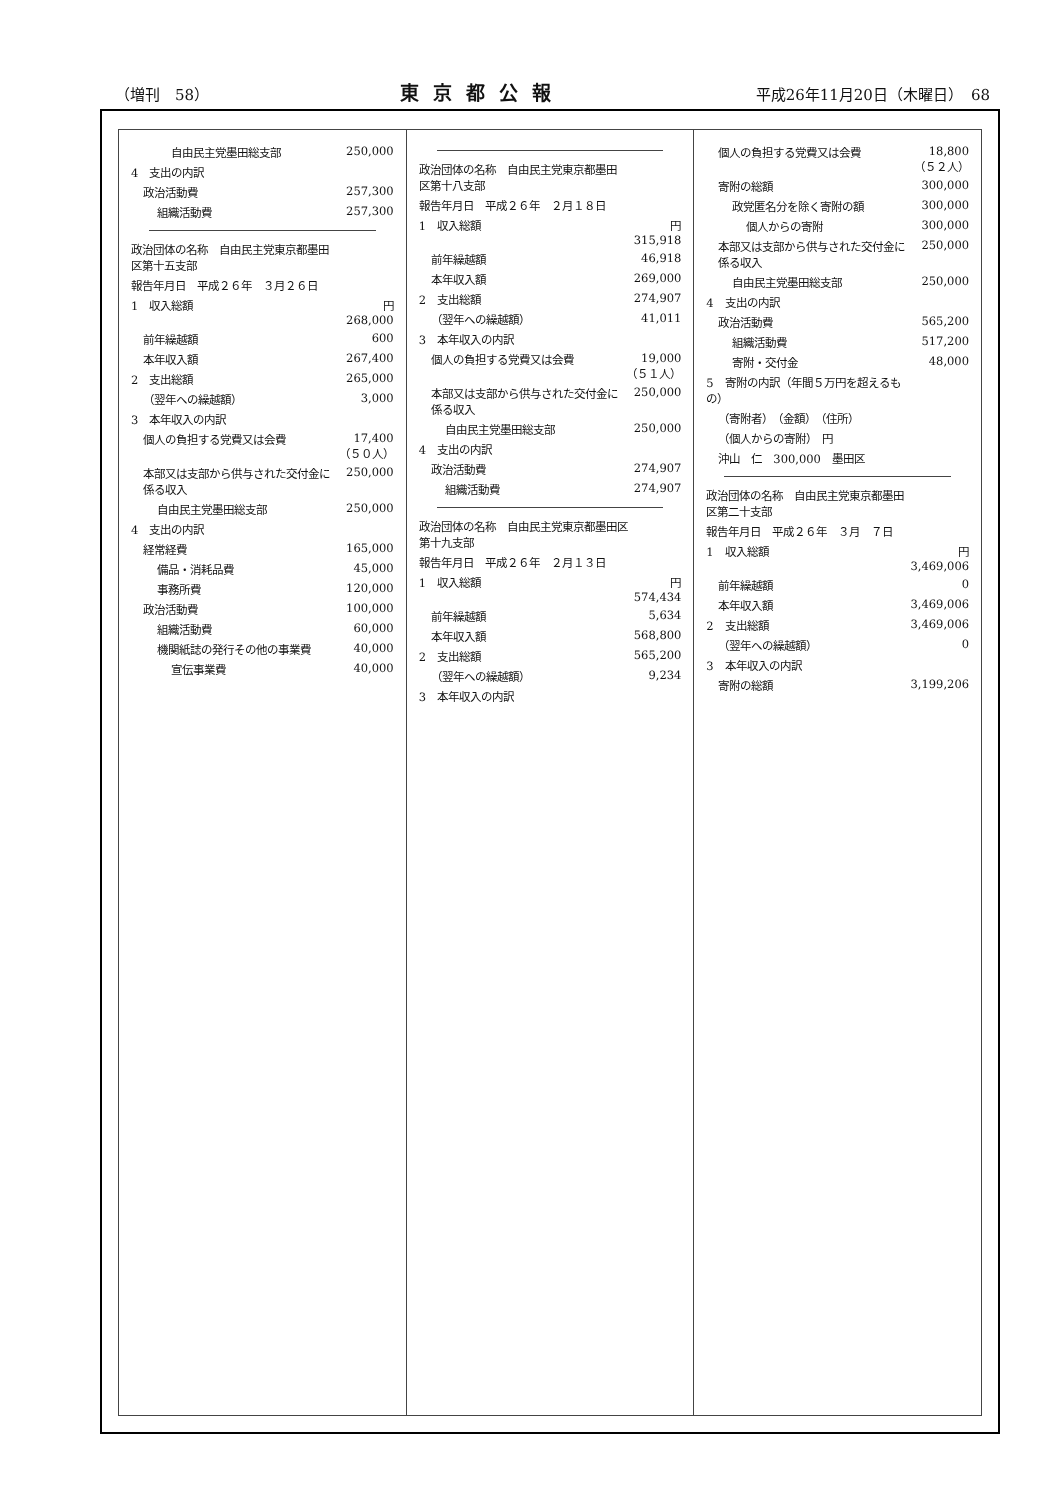（増刊　58） 東京都公報 平成26年11月20日（木曜日）　68
| 自由民主党墨田総支部 | 250,000 |
| 4 支出の内訳 | |
| 政治活動費 | 257,300 |
| 組織活動費 | 257,300 |
| 政治団体の名称 自由民主党東京都墨田区第十五支部 | |
| 報告年月日 平成２６年 ３月２６日 | |
| 1 収入総額 | 円 268,000 |
| 前年繰越額 | 600 |
| 本年収入額 | 267,400 |
| 2 支出総額 | 265,000 |
| （翌年への繰越額） | 3,000 |
| 3 本年収入の内訳 | |
| 個人の負担する党費又は会費 | 17,400 （５０人） |
| 本部又は支部から供与された交付金に係る収入 | 250,000 |
| 自由民主党墨田総支部 | 250,000 |
| 4 支出の内訳 | |
| 経常経費 | 165,000 |
| 備品・消耗品費 | 45,000 |
| 事務所費 | 120,000 |
| 政治活動費 | 100,000 |
| 組織活動費 | 60,000 |
| 機関紙誌の発行その他の事業費 | 40,000 |
| 宣伝事業費 | 40,000 |
| 政治団体の名称 自由民主党東京都墨田区第十八支部 | |
| 報告年月日 平成２６年 ２月１８日 | |
| 1 収入総額 | 円 315,918 |
| 前年繰越額 | 46,918 |
| 本年収入額 | 269,000 |
| 2 支出総額 | 274,907 |
| （翌年への繰越額） | 41,011 |
| 3 本年収入の内訳 | |
| 個人の負担する党費又は会費 | 19,000 （５１人） |
| 本部又は支部から供与された交付金に係る収入 | 250,000 |
| 自由民主党墨田総支部 | 250,000 |
| 4 支出の内訳 | |
| 政治活動費 | 274,907 |
| 組織活動費 | 274,907 |
| 政治団体の名称 自由民主党東京都墨田区第十九支部 | |
| 報告年月日 平成２６年 ２月１３日 | |
| 1 収入総額 | 円 574,434 |
| 前年繰越額 | 5,634 |
| 本年収入額 | 568,800 |
| 2 支出総額 | 565,200 |
| （翌年への繰越額） | 9,234 |
| 3 本年収入の内訳 | |
| 個人の負担する党費又は会費 | 18,800 （５２人） |
| 寄附の総額 | 300,000 |
| 政党匿名分を除く寄附の額 | 300,000 |
| 個人からの寄附 | 300,000 |
| 本部又は支部から供与された交付金に係る収入 | 250,000 |
| 自由民主党墨田総支部 | 250,000 |
| 4 支出の内訳 | |
| 政治活動費 | 565,200 |
| 組織活動費 | 517,200 |
| 寄附・交付金 | 48,000 |
| 5 寄附の内訳（年間５万円を超えるもの） | |
| （寄附者） （金額） （住所） | |
| （個人からの寄附） 円 | |
| 沖山 仁 300,000 墨田区 | |
| 政治団体の名称 自由民主党東京都墨田区第二十支部 | |
| 報告年月日 平成２６年 ３月 ７日 | |
| 1 収入総額 | 円 3,469,006 |
| 前年繰越額 | 0 |
| 本年収入額 | 3,469,006 |
| 2 支出総額 | 3,469,006 |
| （翌年への繰越額） | 0 |
| 3 本年収入の内訳 | |
| 寄附の総額 | 3,199,206 |